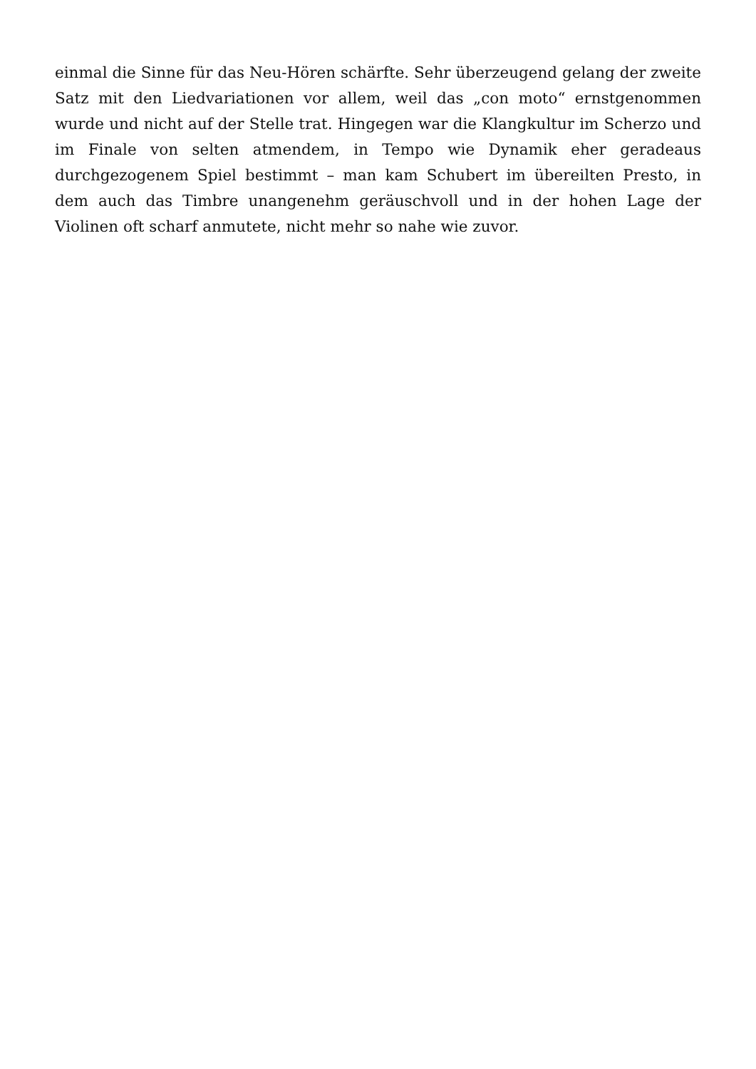einmal die Sinne für das Neu-Hören schärfte. Sehr überzeugend gelang der zweite Satz mit den Liedvariationen vor allem, weil das „con moto“ ernstgenommen wurde und nicht auf der Stelle trat. Hingegen war die Klangkultur im Scherzo und im Finale von selten atmendem, in Tempo wie Dynamik eher geradeaus durchgezogenem Spiel bestimmt – man kam Schubert im übereilten Presto, in dem auch das Timbre unangenehm geräuschvoll und in der hohen Lage der Violinen oft scharf anmutete, nicht mehr so nahe wie zuvor.